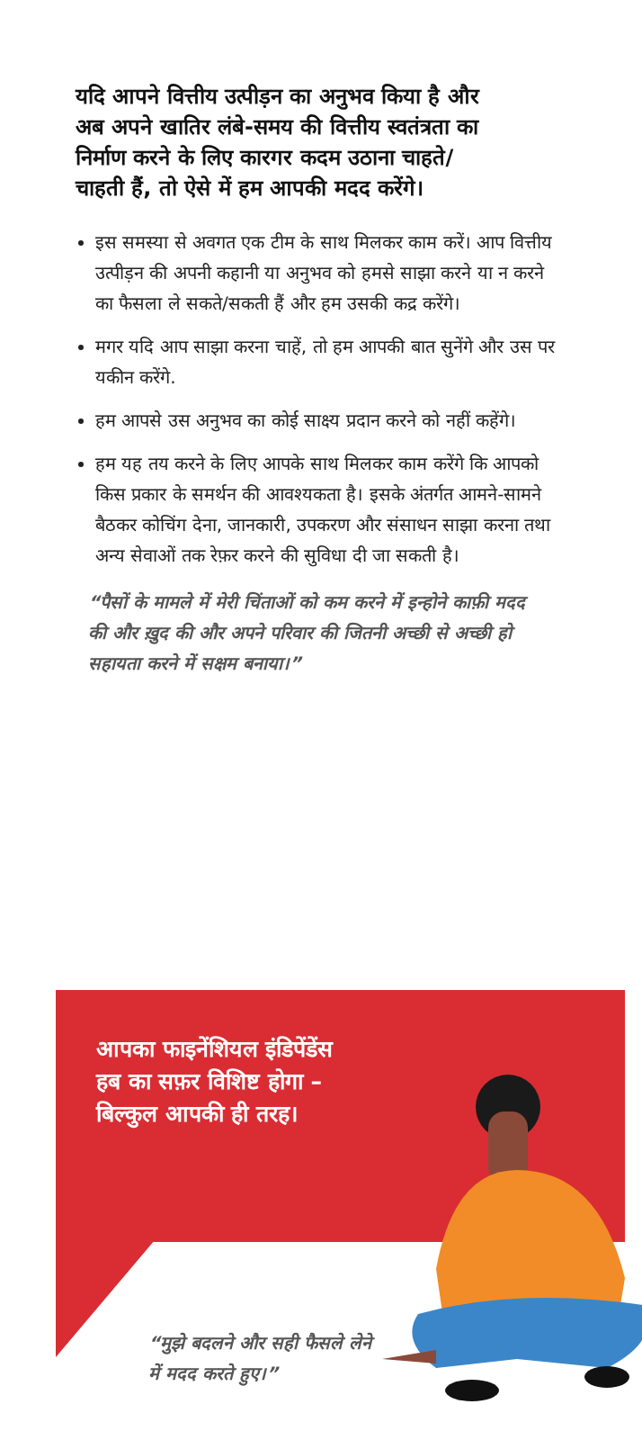यदि आपने वित्तीय उत्पीड़न का अनुभव किया है और अब अपने खातिर लंबे-समय की वित्तीय स्वतंत्रता का निर्माण करने के लिए कारगर कदम उठाना चाहते/चाहती हैं, तो ऐसे में हम आपकी मदद करेंगे।
इस समस्या से अवगत एक टीम के साथ मिलकर काम करें। आप वित्तीय उत्पीड़न की अपनी कहानी या अनुभव को हमसे साझा करने या न करने का फैसला ले सकते/सकती हैं और हम उसकी कद्र करेंगे।
मगर यदि आप साझा करना चाहें, तो हम आपकी बात सुनेंगे और उस पर यकीन करेंगे.
हम आपसे उस अनुभव का कोई साक्ष्य प्रदान करने को नहीं कहेंगे।
हम यह तय करने के लिए आपके साथ मिलकर काम करेंगे कि आपको किस प्रकार के समर्थन की आवश्यकता है। इसके अंतर्गत आमने-सामने बैठकर कोचिंग देना, जानकारी, उपकरण और संसाधन साझा करना तथा अन्य सेवाओं तक रेफ़र करने की सुविधा दी जा सकती है।
“पैसों के मामले में मेरी चिंताओं को कम करने में इन्होने काफ़ी मदद की और ख़ुद की और अपने परिवार की जितनी अच्छी से अच्छी हो सहायता करने में सक्षम बनाया।”
आपका फाइनेंशियल इंडिपेंडेंस हब का सफ़र विशिष्ट होगा – बिल्कुल आपकी ही तरह।
“मुझे बदलने और सही फैसले लेने में मदद करते हुए।”